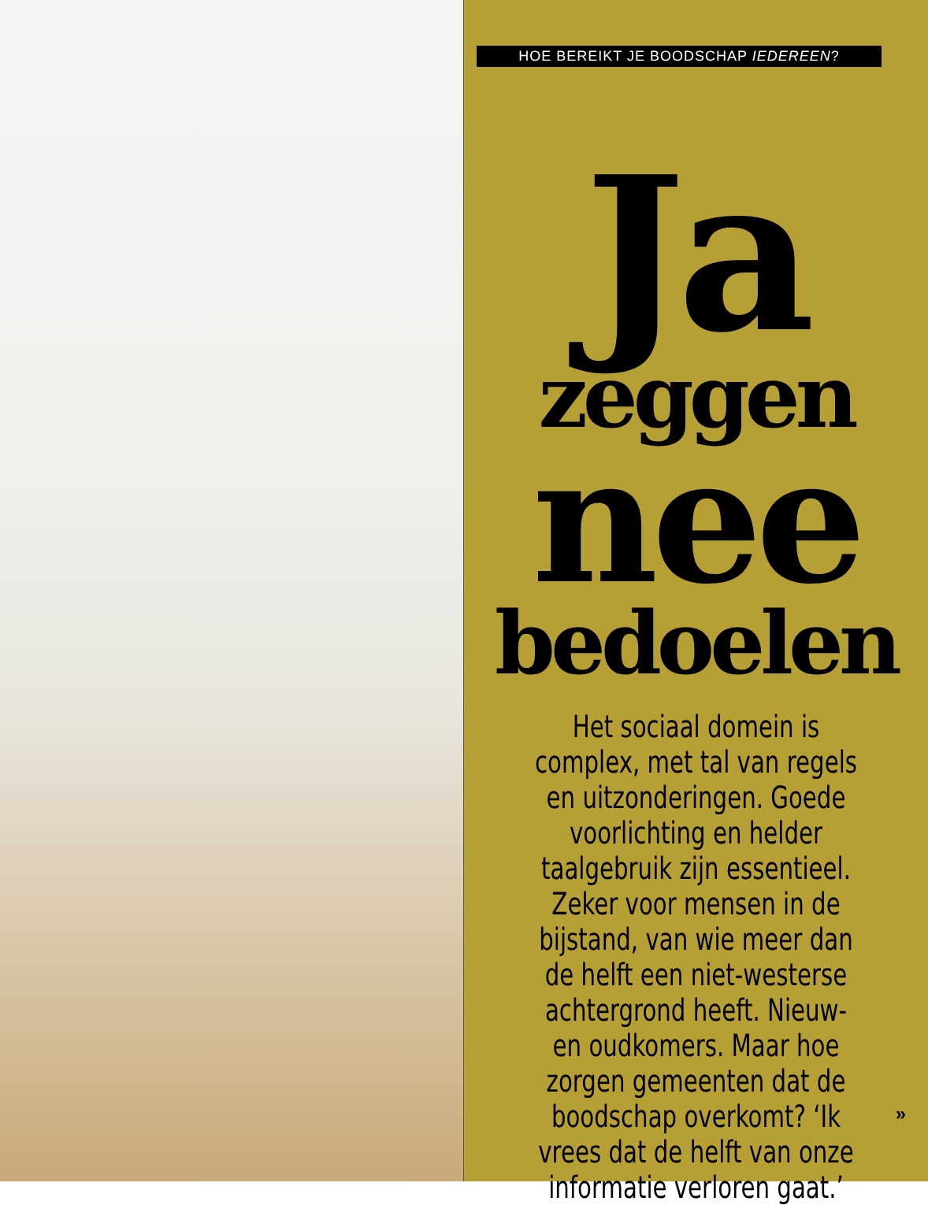HOE BEREIKT JE BOODSCHAP IEDEREEN?
Ja
zeggen
nee
bedoelen
Het sociaal domein is complex, met tal van regels en uitzonderingen. Goede voorlichting en helder taalgebruik zijn essentieel. Zeker voor mensen in de bijstand, van wie meer dan de helft een niet-westerse achtergrond heeft. Nieuw- en oudkomers. Maar hoe zorgen gemeenten dat de boodschap overkomt? ‘Ik vrees dat de helft van onze informatie verloren gaat.’
»